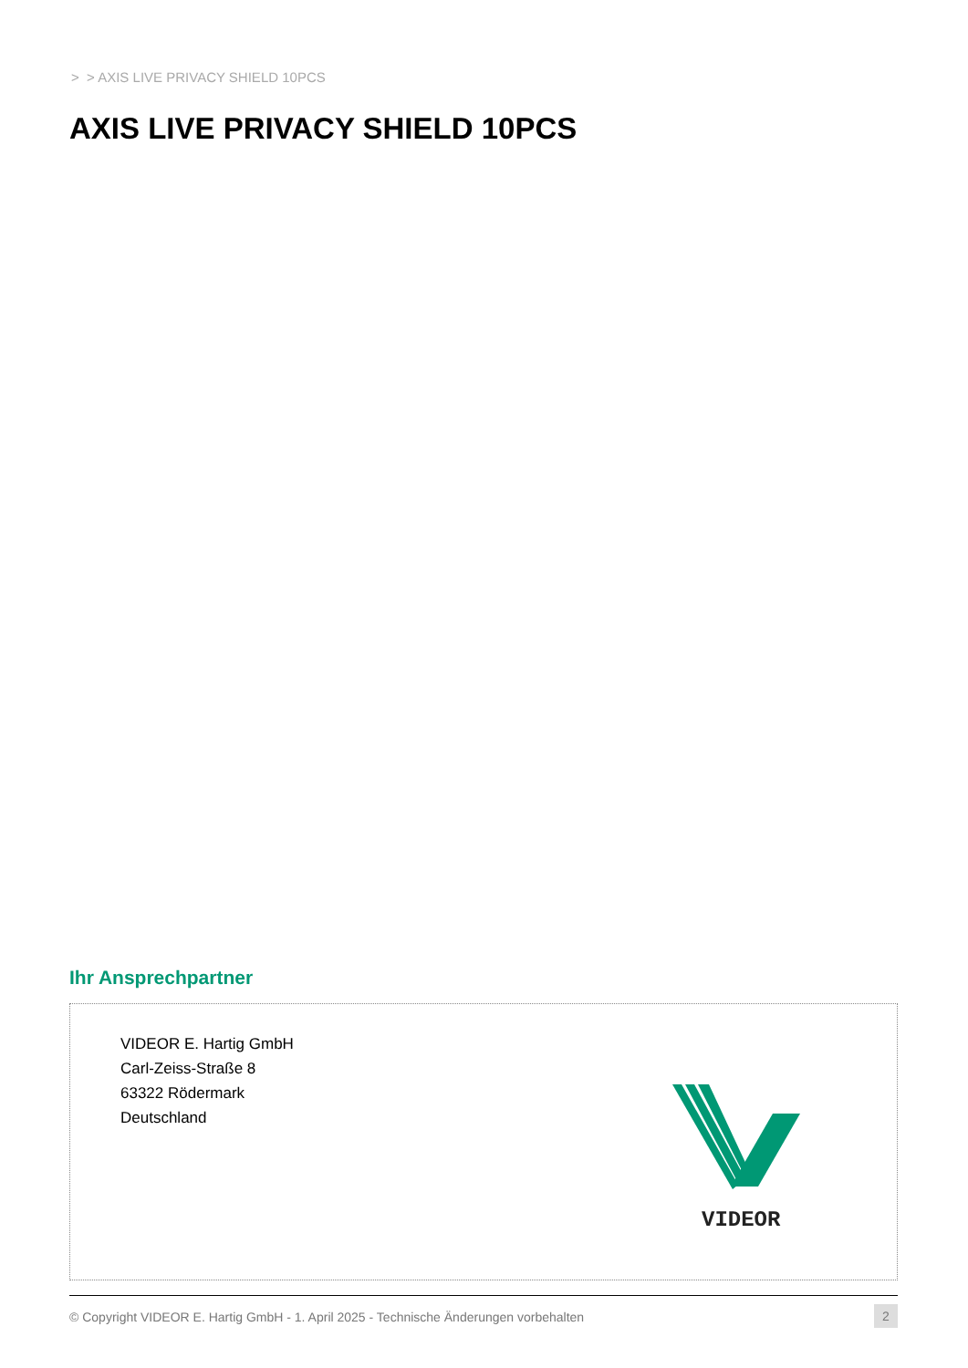> > AXIS LIVE PRIVACY SHIELD 10PCS
AXIS LIVE PRIVACY SHIELD 10PCS
Ihr Ansprechpartner
VIDEOR E. Hartig GmbH
Carl-Zeiss-Straße 8
63322 Rödermark
Deutschland
VIDEOR
© Copyright VIDEOR E. Hartig GmbH - 1. April 2025 - Technische Änderungen vorbehalten
2